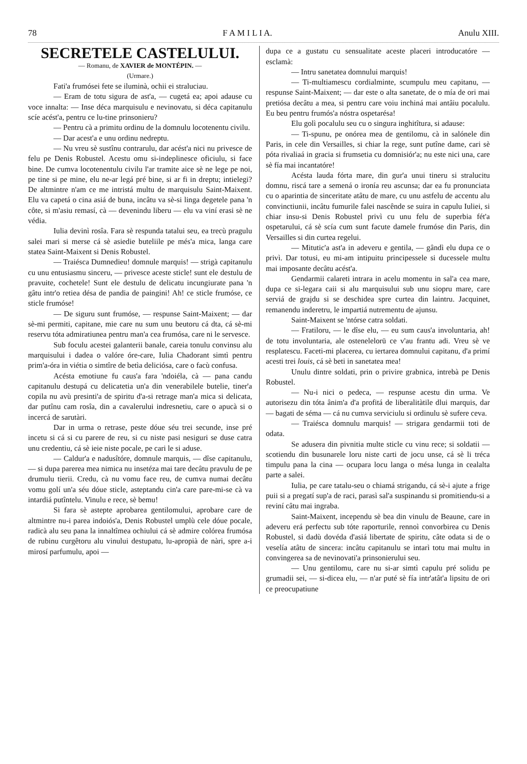78 F A M I L I A. Anulu XIII.
SECRETELE CASTELULUI.
— Romanu, de XAVIER de MONTÉPIN. —
(Urmare.)
Fati'a frumósei fete se iluminà, ochii ei straluciau.
— Eram de totu sigura de ast'a, — cugetá ea; apoi adause cu voce innalta: — Inse déca marquisulu e nevinovatu, si déca capitanulu scíe acést'a, pentru ce lu-tine prinsonieru?
— Pentru cà a primitu ordinu de la domnulu locotenentu civilu.
— Dar acest'a e unu ordinu nedreptu.
— Nu vreu sè sustînu contrarulu, dar acést'a nici nu privesce de felu pe Denis Robustel. Acestu omu si-indeplinesce oficiulu, si face bine. De cumva locotenentulu civilu l'ar tramite aice sè ne lege pe noi, pe tine si pe mine, elu ne-ar legá pré bine, si ar fi in dreptu; intielegi? De altmintre n'am ce me intristá multu de marquisulu Saint-Maixent. Elu va capetá o cina asiá de buna, incâtu va sè-si linga degetele pana 'n côte, si m'asiu remasí, cà — devenindu liberu — elu va viní erasi sè ne védia.
Iulia devinì rosîa. Fara sè respunda tatalui seu, ea trecù pragulu salei mari si merse cá sè asiedie buteliile pe més'a mica, langa care statea Saint-Maixent si Denis Robustel.
— Traiésca Dumnedieu! domnule marquis! — strigà capitanulu cu unu entusiasmu sinceru, — privesce aceste sticle! sunt ele destulu de pravuite, cochetele! Sunt ele destulu de delicatu incungiurate pana 'n gâtu intr'o retiea désa de pandia de paingini! Ah! ce sticle frumóse, ce sticle frumóse!
— De siguru sunt frumóse, — respunse Saint-Maixent; — dar sè-mi permiti, capitane, mie care nu sum unu beutoru cá dta, cá sè-mi reservu tóta admiratiunea pentru man'a cea frumósa, care ni le servesce.
Sub foculu acestei galanterii banale, careia tonulu convinsu alu marquisului i dadea o valóre óre-care, Iulia Chadorant simtì pentru prim'a-óra in viétia o simtîre de betìa deliciósa, care o facù confusa.
Acésta emotiune fu caus'a fara 'ndoiéla, cà — pana candu capitanulu destupá cu delicatetia un'a din venerabilele butelie, tiner'a copila nu avù presinti'a de spiritu d'a-si retrage man'a mica si delicata, dar putînu cam rosîa, din a cavalerului indresnetiu, care o apucà si o incercá de sarutàri.
Dar in urma o retrase, peste dóue séu trei secunde, inse pré incetu si cá si cu parere de reu, si cu niste pasi nesiguri se duse catra unu credentiu, cá sè ieie niste pocale, pe cari le si aduse.
— Caldur'a e nadusîtóre, domnule marquis, — dîse capitanulu, — si dupa parerea mea nimica nu insetéza mai tare decâtu pravulu de pe drumulu tierii. Credu, cà nu vomu face reu, de cumva numai decâtu vomu golí un'a séu dóue sticle, asteptandu cin'a care pare-mi-se cà va intardiá putîntelu. Vinulu e rece, sè bemu!
Si fara sè astepte aprobarea gentilomului, aprobare care de altmintre nu-i parea indoiós'a, Denis Robustel umplù cele dóue pocale, radicà alu seu pana la innaltîmea ochiului cá sè admire colórea frumósa de rubinu curgêtoru alu vinului destupatu, lu-apropià de nàri, spre a-i mirosí parfumulu, apoi —
dupa ce a gustatu cu sensualitate aceste placeri introducatóre — esclamà:
— Intru sanetatea domnului marquis!
— Ti-multiamescu cordialminte, scumpulu meu capitanu, — respunse Saint-Maixent; — dar este o alta sanetate, de o mía de ori mai pretiósa decâtu a mea, si pentru care voiu inchiná mai antâiu pocalulu. Eu beu pentru frumós'a nóstra ospetarésa!
Elu golì pocalulu seu cu o singura inghitîtura, si adause:
— Ti-spunu, pe onórea mea de gentilomu, cà in salónele din Paris, in cele din Versailles, si chiar la rege, sunt putîne dame, cari sè póta rivaliaá in gracia si frumsetia cu domnisiór'a; nu este nici una, care sè fía mai incantatóre!
Acésta lauda fórta mare, din gur'a unui tineru si stralucitu domnu, riscá tare a semená o ironía reu ascunsa; dar ea fu pronunciata cu o aparintia de sinceritate atâtu de mare, cu unu astfelu de accentu alu convinctiunii, incâtu fumurile falei nascênde se suira in capulu Iuliei, si chiar insu-si Denis Robustel privì cu unu felu de superbia fét'a ospetarului, cá sè scía cum sunt facute damele frumóse din Paris, din Versailles si din curtea regelui.
— Mitutic'a ast'a in adeveru e gentila, — gândì elu dupa ce o privì. Dar totusi, eu mi-am intipuitu principessele si ducessele multu mai imposante decâtu acést'a.
Gendarmii calareti intrara in acelu momentu in sal'a cea mare, dupa ce si-legara caii si alu marquisului sub unu siopru mare, care serviá de grajdu si se deschidea spre curtea din laintru. Jacquinet, remanendu inderetru, le impartiá nutrementu de ajunsu.
Saint-Maixent se 'ntórse catra soldati.
— Fratiloru, — le dîse elu, — eu sum caus'a involuntaria, ah! de totu involuntaria, ale ostenelelorū ce v'au frantu adi. Vreu sè ve resplatescu. Faceti-mi placerea, cu iertarea domnului capitanu, d'a primí acesti trei louis, cá sè beti in sanetatea mea!
Unulu dintre soldati, prin o privire grabnica, intrebà pe Denis Robustel.
— Nu-i nici o pedeca, — respunse acestu din urma. Ve autorisezu din tóta ânim'a d'a profitá de liberalitàtile dlui marquis, dar — bagati de séma — cá nu cumva serviciulu si ordinulu sè sufere ceva.
— Traiésca domnulu marquis! — strigara gendarmii toti de odata.
Se adusera din pivnitia multe sticle cu vinu rece; si soldatii — scotiendu din busunarele loru niste carti de jocu unse, cá sè li tréca timpulu pana la cina — ocupara locu langa o mésa lunga in cealalta parte a salei.
Iulia, pe care tatalu-seu o chiamá strigandu, cá sè-i ajute a frige puii si a pregatí sup'a de raci, parasì sal'a suspinandu si promitiendu-si a reviní câtu mai ingraba.
Saint-Maixent, incependu sè bea din vinulu de Beaune, care in adeveru erá perfectu sub tóte raporturile, rennoì convorbirea cu Denis Robustel, si dadù dovéda d'asiá libertate de spiritu, câte odata si de o veselía atâtu de sincera: incâtu capitanulu se intarì totu mai multu in convingerea sa de nevinovati'a prinsonierului seu.
— Unu gentilomu, care nu si-ar simtì capulu pré solidu pe grumadii sei, — si-dicea elu, — n'ar puté sè fía intr'atât'a lipsitu de ori ce preocupatiune